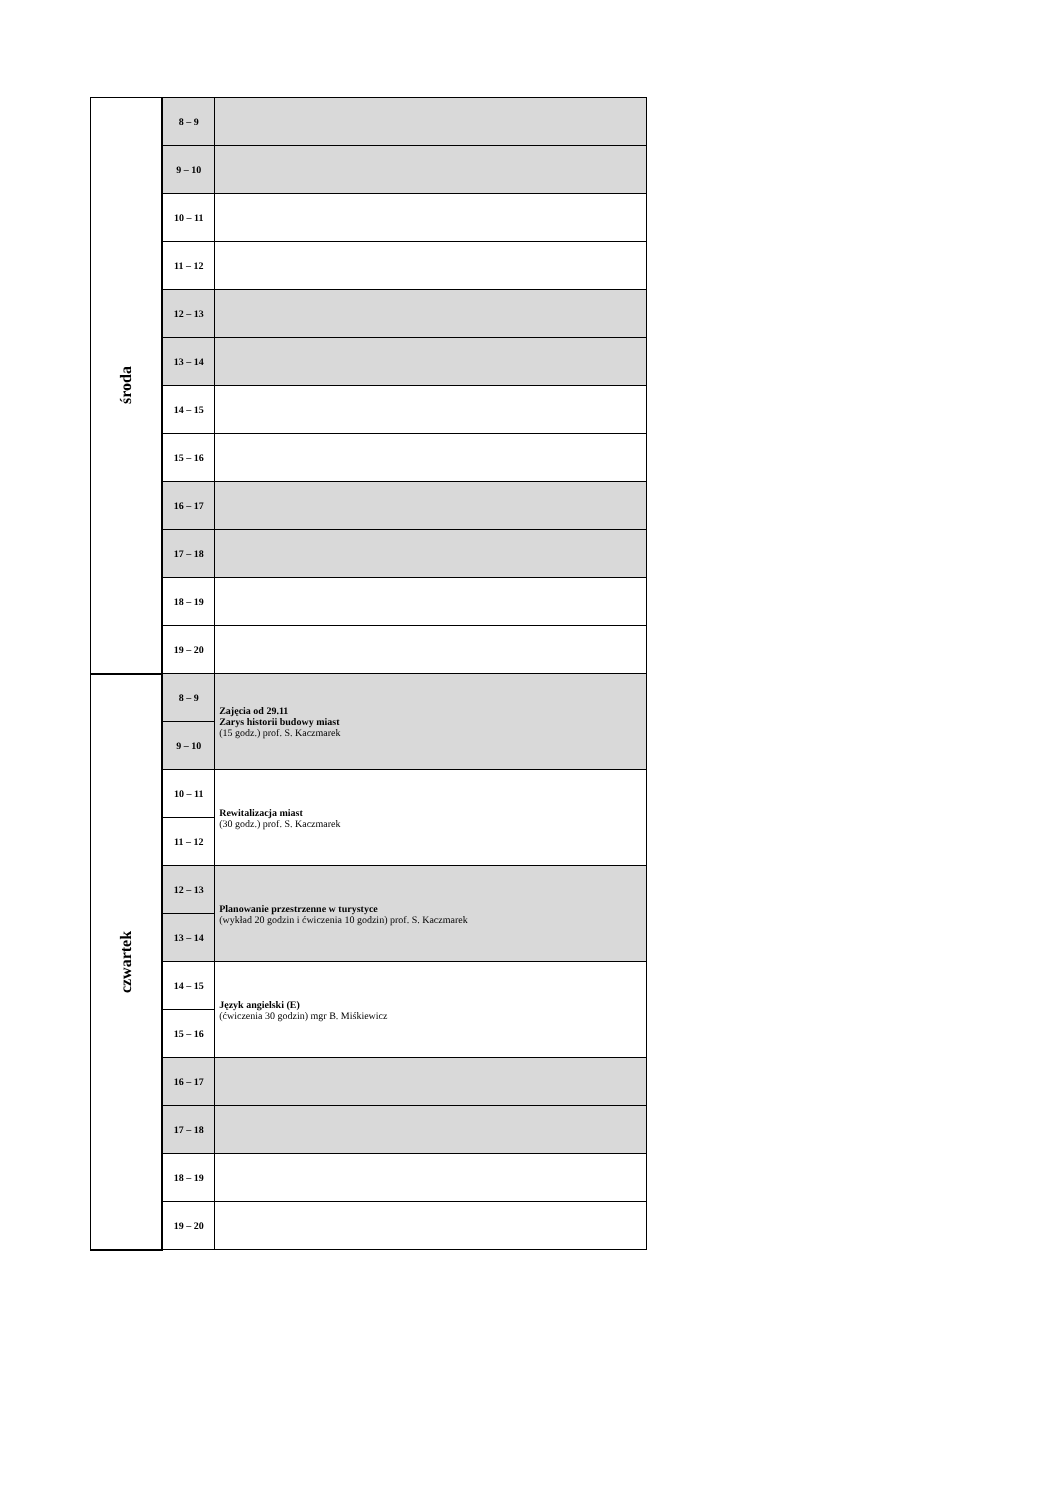| środa | 8 – 9 | |
| | 9 – 10 | |
| | 10 – 11 | |
| | 11 – 12 | |
| | 12 – 13 | |
| | 13 – 14 | |
| | 14 – 15 | |
| | 15 – 16 | |
| | 16 – 17 | |
| | 17 – 18 | |
| | 18 – 19 | |
| | 19 – 20 | |
| czwartek | 8 – 9 | Zajęcia od 29.11 Zarys historii budowy miast (15 godz.) prof. S. Kaczmarek |
| | 9 – 10 | |
| | 10 – 11 | Rewitalizacja miast (30 godz.) prof. S. Kaczmarek |
| | 11 – 12 | |
| | 12 – 13 | Planowanie przestrzenne w turystyce (wykład 20 godzin i ćwiczenia 10 godzin) prof. S. Kaczmarek |
| | 13 – 14 | |
| | 14 – 15 | Język angielski (E) (ćwiczenia 30 godzin) mgr B. Miśkiewicz |
| | 15 – 16 | |
| | 16 – 17 | |
| | 17 – 18 | |
| | 18 – 19 | |
| | 19 – 20 | |